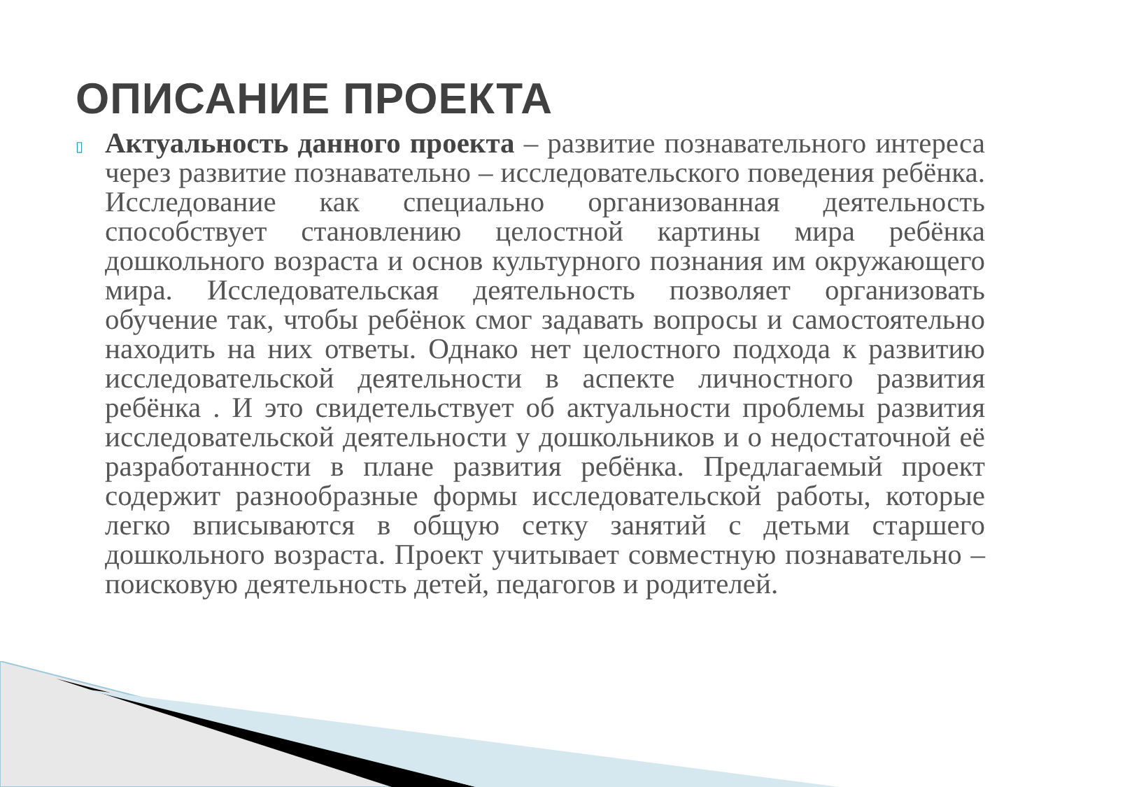ОПИСАНИЕ ПРОЕКТА
▯
Актуальность данного проекта – развитие познавательного интереса через развитие познавательно – исследовательского поведения ребёнка. Исследование как специально организованная деятельность способствует становлению целостной картины мира ребёнка дошкольного возраста и основ культурного познания им окружающего мира. Исследовательская деятельность позволяет организовать обучение так, чтобы ребёнок смог задавать вопросы и самостоятельно находить на них ответы. Однако нет целостного подхода к развитию исследовательской деятельности в аспекте личностного развития ребёнка . И это свидетельствует об актуальности проблемы развития исследовательской деятельности у дошкольников и о недостаточной её разработанности в плане развития ребёнка. Предлагаемый проект содержит разнообразные формы исследовательской работы, которые легко вписываются в общую сетку занятий с детьми старшего дошкольного возраста. Проект учитывает совместную познавательно – поисковую деятельность детей, педагогов и родителей.